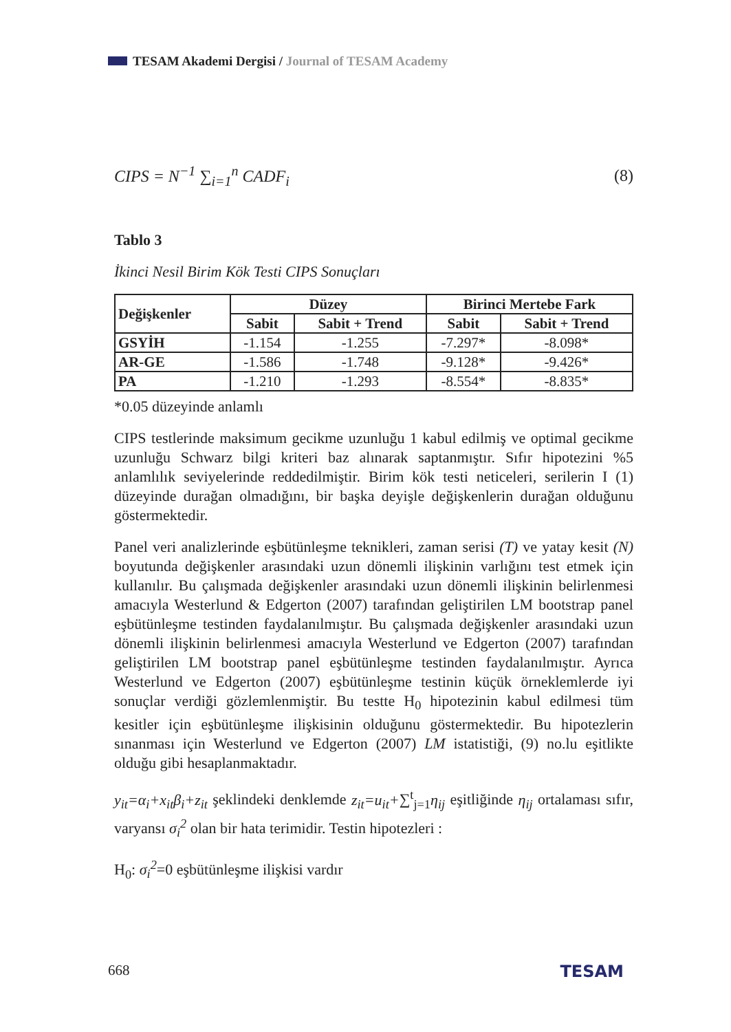TESAM Akademi Dergisi / Journal of TESAM Academy
CIPS = N<sup>−1</sup> ∑<sub>i=1</sub><sup>n</sup> CADF<sub>i</sub> (8)
Tablo 3
İkinci Nesil Birim Kök Testi CIPS Sonuçları
| Değişkenler | Düzey | | Birinci Mertebe Fark | |
| --- | --- | --- | --- | --- |
| | Sabit | Sabit + Trend | Sabit | Sabit + Trend |
| GSYİH | -1.154 | -1.255 | -7.297* | -8.098* |
| AR-GE | -1.586 | -1.748 | -9.128* | -9.426* |
| PA | -1.210 | -1.293 | -8.554* | -8.835* |
*0.05 düzeyinde anlamlı
CIPS testlerinde maksimum gecikme uzunluğu 1 kabul edilmiş ve optimal gecikme uzunluğu Schwarz bilgi kriteri baz alınarak saptanmıştır. Sıfır hipotezini %5 anlamlılık seviyelerinde reddedilmiştir. Birim kök testi neticeleri, serilerin I (1) düzeyinde durağan olmadığını, bir başka deyişle değişkenlerin durağan olduğunu göstermektedir.
Panel veri analizlerinde eşbütünleşme teknikleri, zaman serisi (T) ve yatay kesit (N) boyutunda değişkenler arasındaki uzun dönemli ilişkinin varlığını test etmek için kullanılır. Bu çalışmada değişkenler arasındaki uzun dönemli ilişkinin belirlenmesi amacıyla Westerlund & Edgerton (2007) tarafından geliştirilen LM bootstrap panel eşbütünleşme testinden faydalanılmıştır. Bu çalışmada değişkenler arasındaki uzun dönemli ilişkinin belirlenmesi amacıyla Westerlund ve Edgerton (2007) tarafından geliştirilen LM bootstrap panel eşbütünleşme testinden faydalanılmıştır. Ayrıca Westerlund ve Edgerton (2007) eşbütünleşme testinin küçük örneklemlerde iyi sonuçlar verdiği gözlemlenmiştir. Bu testte H<sub>0</sub> hipotezinin kabul edilmesi tüm kesitler için eşbütünleşme ilişkisinin olduğunu göstermektedir. Bu hipotezlerin sınanması için Westerlund ve Edgerton (2007) LM istatistiği, (9) no.lu eşitlikte olduğu gibi hesaplanmaktadır.
y<sub>it</sub>=α<sub>i</sub>+x<sub>it</sub>β<sub>i</sub>+z<sub>it</sub> şeklindeki denklemde z<sub>it</sub>=u<sub>it</sub>+∑<sup>t</sup><sub>j=1</sub>η<sub>ij</sub> eşitliğinde η<sub>ij</sub> ortalaması sıfır, varyansı σ<sub>i</sub><sup>2</sup> olan bir hata terimidir. Testin hipotezleri :
H<sub>0</sub>: σ<sub>i</sub><sup>2</sup>=0 eşbütünleşme ilişkisi vardır
668 TESAM